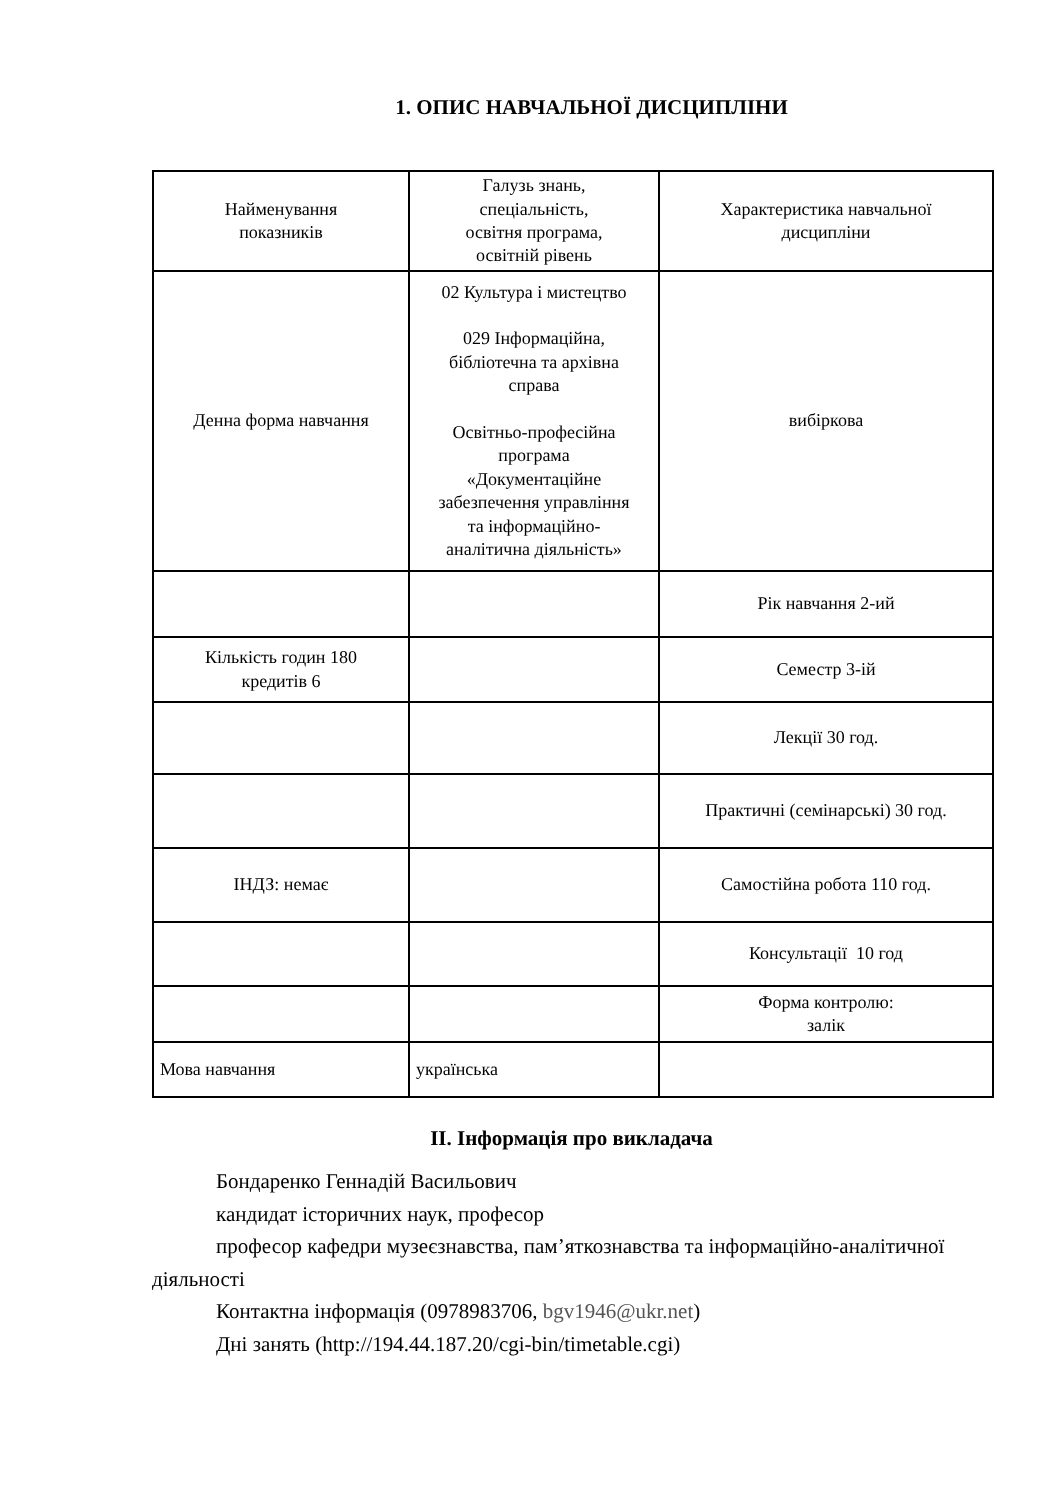1. ОПИС НАВЧАЛЬНОЇ ДИСЦИПЛІНИ
| Найменування показників | Галузь знань, спеціальність, освітня програма, освітній рівень | Характеристика навчальної дисципліни |
| Денна форма навчання | 02 Культура і мистецтво 029 Інформаційна, бібліотечна та архівна справа Освітньо-професійна програма «Документаційне забезпечення управління та інформаційно- аналітична діяльність» | вибіркова |
| | | Рік навчання 2-ий |
| Кількість годин 180 кредитів 6 | | Семестр 3-ій |
| | | Лекції 30 год. |
| | | Практичні (семінарські) 30 год. |
| ІНДЗ: немає | | Самостійна робота 110 год. |
| | | Консультації 10 год |
| | | Форма контролю: залік |
| Мова навчання | українська | |
ІІ. Інформація про викладача
Бондаренко Геннадій Васильович
кандидат історичних наук, професор
професор кафедри музеєзнавства, пам’яткознавства та інформаційно-аналітичної діяльності
Контактна інформація (0978983706, bgv1946@ukr.net)
Дні занять (http://194.44.187.20/cgi-bin/timetable.cgi)